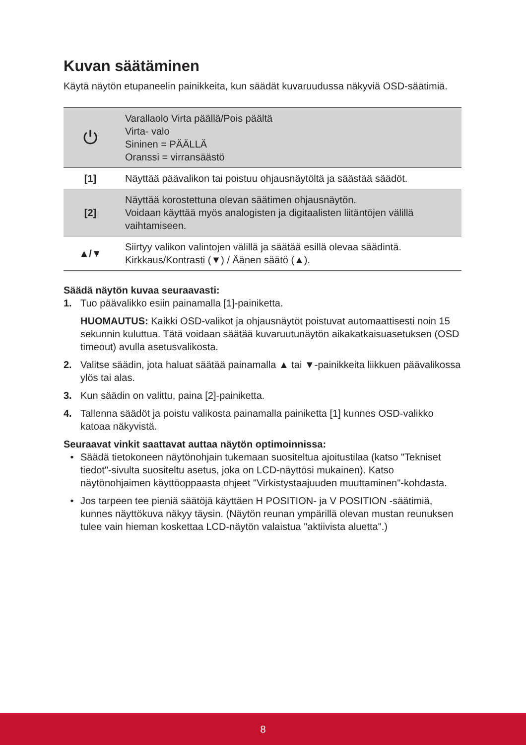Kuvan säätäminen
Käytä näytön etupaneelin painikkeita, kun säädät kuvaruudussa näkyviä OSD-säätimiä.
| ⏻ | Varallaolo Virta päällä/Pois päältä Virta- valo Sininen = PÄÄLLÄ Oranssi = virransäästö |
| [1] | Näyttää päävalikon tai poistuu ohjausnäytöltä ja säästää säädöt. |
| [2] | Näyttää korostettuna olevan säätimen ohjausnäytön. Voidaan käyttää myös analogisten ja digitaalisten liitäntöjen välillä vaihtamiseen. |
| ▲/▼ | Siirtyy valikon valintojen välillä ja säätää esillä olevaa säädintä. Kirkkaus/Kontrasti (▼) / Äänen säätö (▲). |
Säädä näytön kuvaa seuraavasti:
1. Tuo päävalikko esiin painamalla [1]-painiketta.
HUOMAUTUS: Kaikki OSD-valikot ja ohjausnäytöt poistuvat automaattisesti noin 15 sekunnin kuluttua. Tätä voidaan säätää kuvaruutunäytön aikakatkaisuasetuksen (OSD timeout) avulla asetusvalikosta.
2. Valitse säädin, jota haluat säätää painamalla ▲ tai ▼-painikkeita liikkuen päävalikossa ylös tai alas.
3. Kun säädin on valittu, paina [2]-painiketta.
4. Tallenna säädöt ja poistu valikosta painamalla painiketta [1] kunnes OSD-valikko katoaa näkyvistä.
Seuraavat vinkit saattavat auttaa näytön optimoinnissa:
• Säädä tietokoneen näytönohjain tukemaan suositeltua ajoitustilaa (katso "Tekniset tiedot"-sivulta suositeltu asetus, joka on LCD-näyttösi mukainen). Katso näytönohjaimen käyttöoppaasta ohjeet "Virkistystaajuuden muuttaminen"-kohdasta.
• Jos tarpeen tee pieniä säätöjä käyttäen H POSITION- ja V POSITION -säätimiä, kunnes näyttökuva näkyy täysin. (Näytön reunan ympärillä olevan mustan reunuksen tulee vain hieman koskettaa LCD-näytön valaistua "aktiivista aluetta".)
8